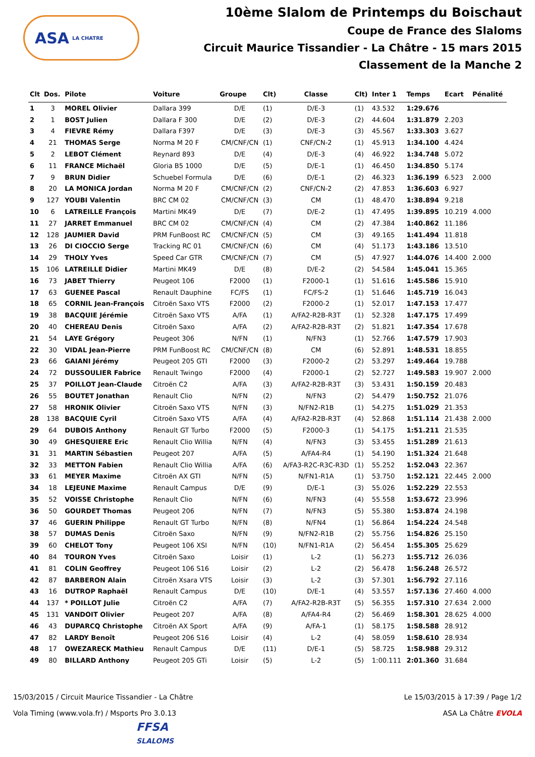ASA LA CHATRE
10ème Slalom de Printemps du Boischaut
Coupe de France des Slaloms
Circuit Maurice Tissandier - La Châtre - 15 mars 2015
Classement de la Manche 2
| Clt | Dos. | Pilote | Voiture | Groupe | Clt) | Classe | Clt) | Inter 1 | Temps | Ecart | Pénalité |
| --- | --- | --- | --- | --- | --- | --- | --- | --- | --- | --- | --- |
| 1 | 3 | MOREL Olivier | Dallara 399 | D/E | (1) | D/E-3 | (1) | 43.532 | 1:29.676 | | |
| 2 | 1 | BOST Julien | Dallara F 300 | D/E | (2) | D/E-3 | (2) | 44.604 | 1:31.879 | 2.203 | |
| 3 | 4 | FIEVRE Rémy | Dallara F397 | D/E | (3) | D/E-3 | (3) | 45.567 | 1:33.303 | 3.627 | |
| 4 | 21 | THOMAS Serge | Norma M 20 F | CM/CNF/CN | (1) | CNF/CN-2 | (1) | 45.913 | 1:34.100 | 4.424 | |
| 5 | 2 | LEBOT Clément | Reynard 893 | D/E | (4) | D/E-3 | (4) | 46.922 | 1:34.748 | 5.072 | |
| 6 | 11 | FRANCE Michaël | Gloria B5 1000 | D/E | (5) | D/E-1 | (1) | 46.450 | 1:34.850 | 5.174 | |
| 7 | 9 | BRUN Didier | Schuebel Formula | D/E | (6) | D/E-1 | (2) | 46.323 | 1:36.199 | 6.523 | 2.000 |
| 8 | 20 | LA MONICA Jordan | Norma M 20 F | CM/CNF/CN | (2) | CNF/CN-2 | (2) | 47.853 | 1:36.603 | 6.927 | |
| 9 | 127 | YOUBI Valentin | BRC CM 02 | CM/CNF/CN | (3) | CM | (1) | 48.470 | 1:38.894 | 9.218 | |
| 10 | 6 | LATREILLE François | Martini MK49 | D/E | (7) | D/E-2 | (1) | 47.495 | 1:39.895 | 10.219 | 4.000 |
| 11 | 27 | JARRET Emmanuel | BRC CM 02 | CM/CNF/CN | (4) | CM | (2) | 47.384 | 1:40.862 | 11.186 | |
| 12 | 128 | JAUMIER David | PRM FunBoost RC | CM/CNF/CN | (5) | CM | (3) | 49.165 | 1:41.494 | 11.818 | |
| 13 | 26 | DI CIOCCIO Serge | Tracking RC 01 | CM/CNF/CN | (6) | CM | (4) | 51.173 | 1:43.186 | 13.510 | |
| 14 | 29 | THOLY Yves | Speed Car GTR | CM/CNF/CN | (7) | CM | (5) | 47.927 | 1:44.076 | 14.400 | 2.000 |
| 15 | 106 | LATREILLE Didier | Martini MK49 | D/E | (8) | D/E-2 | (2) | 54.584 | 1:45.041 | 15.365 | |
| 16 | 73 | JABET Thierry | Peugeot 106 | F2000 | (1) | F2000-1 | (1) | 51.616 | 1:45.586 | 15.910 | |
| 17 | 63 | GUENEE Pascal | Renault Dauphine | FC/FS | (1) | FC/FS-2 | (1) | 51.646 | 1:45.719 | 16.043 | |
| 18 | 65 | CORNIL Jean-François | Citroën Saxo VTS | F2000 | (2) | F2000-2 | (1) | 52.017 | 1:47.153 | 17.477 | |
| 19 | 38 | BACQUIE Jérémie | Citroën Saxo VTS | A/FA | (1) | A/FA2-R2B-R3T | (1) | 52.328 | 1:47.175 | 17.499 | |
| 20 | 40 | CHEREAU Denis | Citroën Saxo | A/FA | (2) | A/FA2-R2B-R3T | (2) | 51.821 | 1:47.354 | 17.678 | |
| 21 | 54 | LAYE Grégory | Peugeot 306 | N/FN | (1) | N/FN3 | (1) | 52.766 | 1:47.579 | 17.903 | |
| 22 | 30 | VIDAL Jean-Pierre | PRM FunBoost RC | CM/CNF/CN | (8) | CM | (6) | 52.891 | 1:48.531 | 18.855 | |
| 23 | 66 | GAIANI Jérémy | Peugeot 205 GTI | F2000 | (3) | F2000-2 | (2) | 53.297 | 1:49.464 | 19.788 | |
| 24 | 72 | DUSSOULIER Fabrice | Renault Twingo | F2000 | (4) | F2000-1 | (2) | 52.727 | 1:49.583 | 19.907 | 2.000 |
| 25 | 37 | POILLOT Jean-Claude | Citroën C2 | A/FA | (3) | A/FA2-R2B-R3T | (3) | 53.431 | 1:50.159 | 20.483 | |
| 26 | 55 | BOUTET Jonathan | Renault Clio | N/FN | (2) | N/FN3 | (2) | 54.479 | 1:50.752 | 21.076 | |
| 27 | 58 | HRONIK Olivier | Citroën Saxo VTS | N/FN | (3) | N/FN2-R1B | (1) | 54.275 | 1:51.029 | 21.353 | |
| 28 | 138 | BACQUIE Cyril | Citroën Saxo VTS | A/FA | (4) | A/FA2-R2B-R3T | (4) | 52.868 | 1:51.114 | 21.438 | 2.000 |
| 29 | 64 | DUBOIS Anthony | Renault GT Turbo | F2000 | (5) | F2000-3 | (1) | 54.175 | 1:51.211 | 21.535 | |
| 30 | 49 | GHESQUIERE Eric | Renault Clio Willia | N/FN | (4) | N/FN3 | (3) | 53.455 | 1:51.289 | 21.613 | |
| 31 | 31 | MARTIN Sébastien | Peugeot 207 | A/FA | (5) | A/FA4-R4 | (1) | 54.190 | 1:51.324 | 21.648 | |
| 32 | 33 | METTON Fabien | Renault Clio Willia | A/FA | (6) | A/FA3-R2C-R3C-R3D | (1) | 55.252 | 1:52.043 | 22.367 | |
| 33 | 61 | MEYER Maxime | Citroën AX GTI | N/FN | (5) | N/FN1-R1A | (1) | 53.750 | 1:52.121 | 22.445 | 2.000 |
| 34 | 18 | LEJEUNE Maxime | Renault Campus | D/E | (9) | D/E-1 | (3) | 55.026 | 1:52.229 | 22.553 | |
| 35 | 52 | VOISSE Christophe | Renault Clio | N/FN | (6) | N/FN3 | (4) | 55.558 | 1:53.672 | 23.996 | |
| 36 | 50 | GOURDET Thomas | Peugeot 206 | N/FN | (7) | N/FN3 | (5) | 55.380 | 1:53.874 | 24.198 | |
| 37 | 46 | GUERIN Philippe | Renault GT Turbo | N/FN | (8) | N/FN4 | (1) | 56.864 | 1:54.224 | 24.548 | |
| 38 | 57 | DUMAS Denis | Citroën Saxo | N/FN | (9) | N/FN2-R1B | (2) | 55.756 | 1:54.826 | 25.150 | |
| 39 | 60 | CHELOT Tony | Peugeot 106 XSI | N/FN | (10) | N/FN1-R1A | (2) | 56.454 | 1:55.305 | 25.629 | |
| 40 | 84 | TOURON Yves | Citroën Saxo | Loisir | (1) | L-2 | (1) | 56.273 | 1:55.712 | 26.036 | |
| 41 | 81 | COLIN Geoffrey | Peugeot 106 S16 | Loisir | (2) | L-2 | (2) | 56.478 | 1:56.248 | 26.572 | |
| 42 | 87 | BARBERON Alain | Citroën Xsara VTS | Loisir | (3) | L-2 | (3) | 57.301 | 1:56.792 | 27.116 | |
| 43 | 16 | DUTROP Raphaël | Renault Campus | D/E | (10) | D/E-1 | (4) | 53.557 | 1:57.136 | 27.460 | 4.000 |
| 44 | 137 | * POILLOT Julie | Citroën C2 | A/FA | (7) | A/FA2-R2B-R3T | (5) | 56.355 | 1:57.310 | 27.634 | 2.000 |
| 45 | 131 | VANDOIT Olivier | Peugeot 207 | A/FA | (8) | A/FA4-R4 | (2) | 56.469 | 1:58.301 | 28.625 | 4.000 |
| 46 | 43 | DUPARCQ Christophe | Citroën AX Sport | A/FA | (9) | A/FA-1 | (1) | 58.175 | 1:58.588 | 28.912 | |
| 47 | 82 | LARDY Benoît | Peugeot 206 S16 | Loisir | (4) | L-2 | (4) | 58.059 | 1:58.610 | 28.934 | |
| 48 | 17 | OWEZARECK Mathieu | Renault Campus | D/E | (11) | D/E-1 | (5) | 58.725 | 1:58.988 | 29.312 | |
| 49 | 80 | BILLARD Anthony | Peugeot 205 GTi | Loisir | (5) | L-2 | (5) | 1:00.111 | 2:01.360 | 31.684 | |
15/03/2015 / Circuit Maurice Tissandier - La Châtre Le 15/03/2015 à 17:39 / Page 1/2
Vola Timing (www.vola.fr) / Msports Pro 3.0.13 ASA La Châtre EVOLA
FFSA
SLALOMS